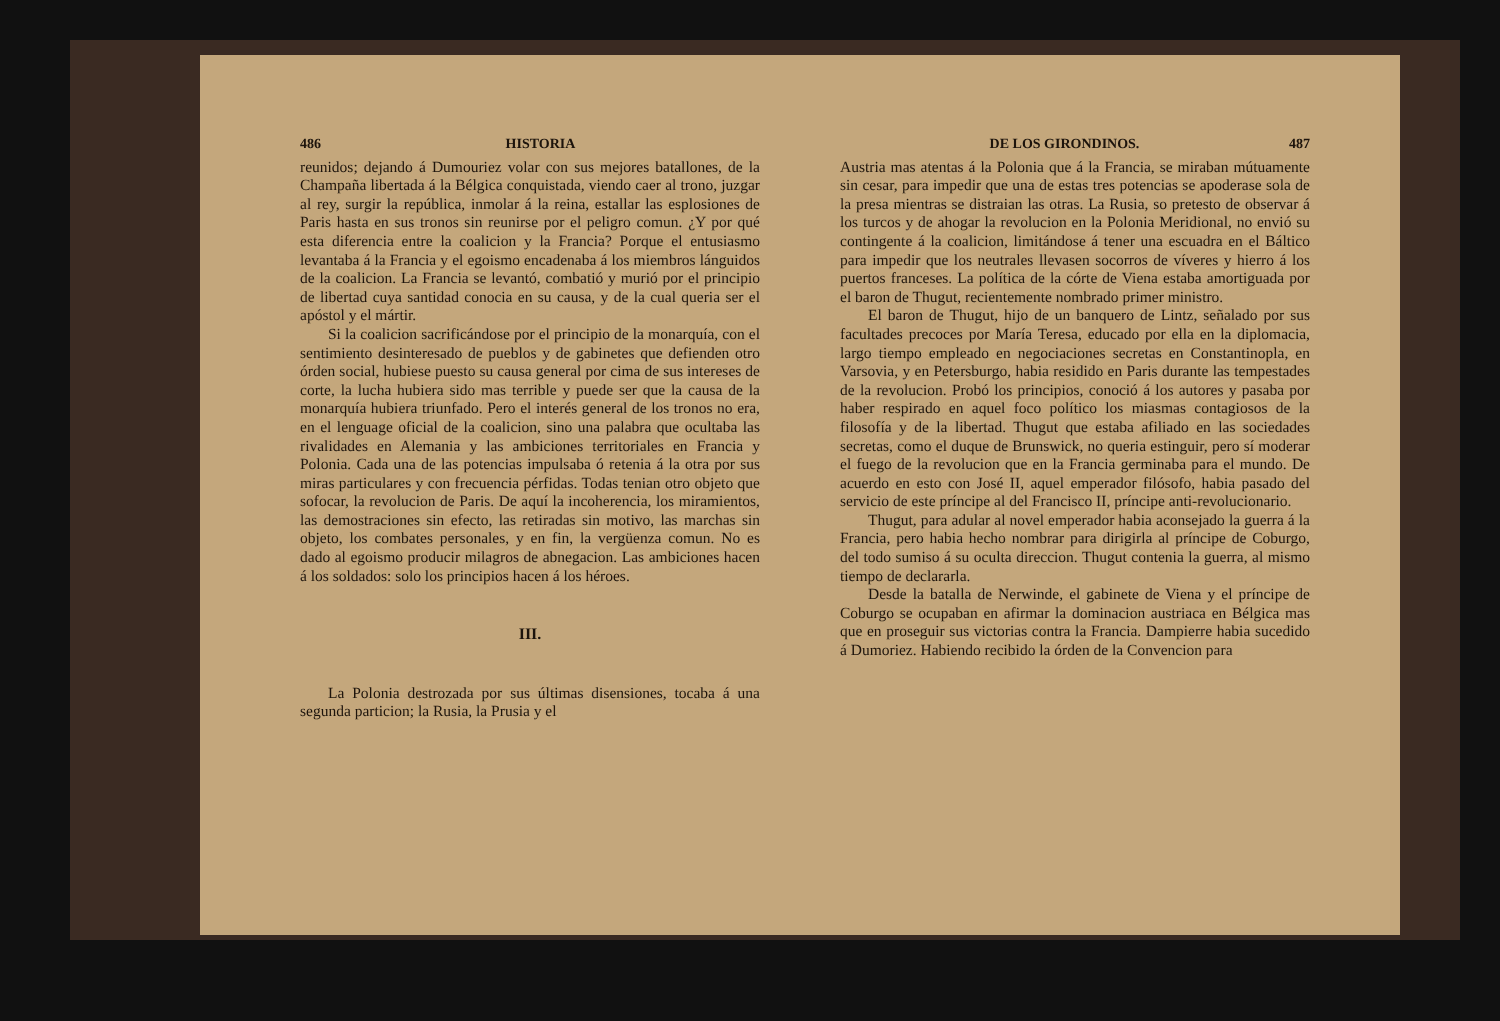486 HISTORIA
reunidos; dejando á Dumouriez volar con sus mejores batallones, de la Champaña libertada á la Bélgica conquistada, viendo caer al trono, juzgar al rey, surgir la república, inmolar á la reina, estallar las esplosiones de Paris hasta en sus tronos sin reunirse por el peligro comun. ¿Y por qué esta diferencia entre la coalicion y la Francia? Porque el entusiasmo levantaba á la Francia y el egoismo encadenaba á los miembros lánguidos de la coalicion. La Francia se levantó, combatió y murió por el principio de libertad cuya santidad conocia en su causa, y de la cual queria ser el apóstol y el mártir.
Si la coalicion sacrificándose por el principio de la monarquía, con el sentimiento desinteresado de pueblos y de gabinetes que defienden otro órden social, hubiese puesto su causa general por cima de sus intereses de corte, la lucha hubiera sido mas terrible y puede ser que la causa de la monarquía hubiera triunfado. Pero el interés general de los tronos no era, en el lenguage oficial de la coalicion, sino una palabra que ocultaba las rivalidades en Alemania y las ambiciones territoriales en Francia y Polonia. Cada una de las potencias impulsaba ó retenia á la otra por sus miras particulares y con frecuencia pérfidas. Todas tenian otro objeto que sofocar, la revolucion de Paris. De aquí la incoherencia, los miramientos, las demostraciones sin efecto, las retiradas sin motivo, las marchas sin objeto, los combates personales, y en fin, la vergüenza comun. No es dado al egoismo producir milagros de abnegacion. Las ambiciones hacen á los soldados: solo los principios hacen á los héroes.
III.
La Polonia destrozada por sus últimas disensiones, tocaba á una segunda particion; la Rusia, la Prusia y el
DE LOS GIRONDINOS. 487
Austria mas atentas á la Polonia que á la Francia, se miraban mútuamente sin cesar, para impedir que una de estas tres potencias se apoderase sola de la presa mientras se distraian las otras. La Rusia, so pretesto de observar á los turcos y de ahogar la revolucion en la Polonia Meridional, no envió su contingente á la coalicion, limitándose á tener una escuadra en el Báltico para impedir que los neutrales llevasen socorros de víveres y hierro á los puertos franceses. La política de la córte de Viena estaba amortiguada por el baron de Thugut, recientemente nombrado primer ministro.
El baron de Thugut, hijo de un banquero de Lintz, señalado por sus facultades precoces por María Teresa, educado por ella en la diplomacia, largo tiempo empleado en negociaciones secretas en Constantinopla, en Varsovia, y en Petersburgo, habia residido en Paris durante las tempestades de la revolucion. Probó los principios, conoció á los autores y pasaba por haber respirado en aquel foco político los miasmas contagiosos de la filosofía y de la libertad. Thugut que estaba afiliado en las sociedades secretas, como el duque de Brunswick, no queria estinguir, pero sí moderar el fuego de la revolucion que en la Francia germinaba para el mundo. De acuerdo en esto con José II, aquel emperador filósofo, habia pasado del servicio de este príncipe al del Francisco II, príncipe anti-revolucionario.
Thugut, para adular al novel emperador habia aconsejado la guerra á la Francia, pero habia hecho nombrar para dirigirla al príncipe de Coburgo, del todo sumiso á su oculta direccion. Thugut contenia la guerra, al mismo tiempo de declararla.
Desde la batalla de Nerwinde, el gabinete de Viena y el príncipe de Coburgo se ocupaban en afirmar la dominacion austriaca en Bélgica mas que en proseguir sus victorias contra la Francia. Dampierre habia sucedido á Dumoriez. Habiendo recibido la órden de la Convencion para